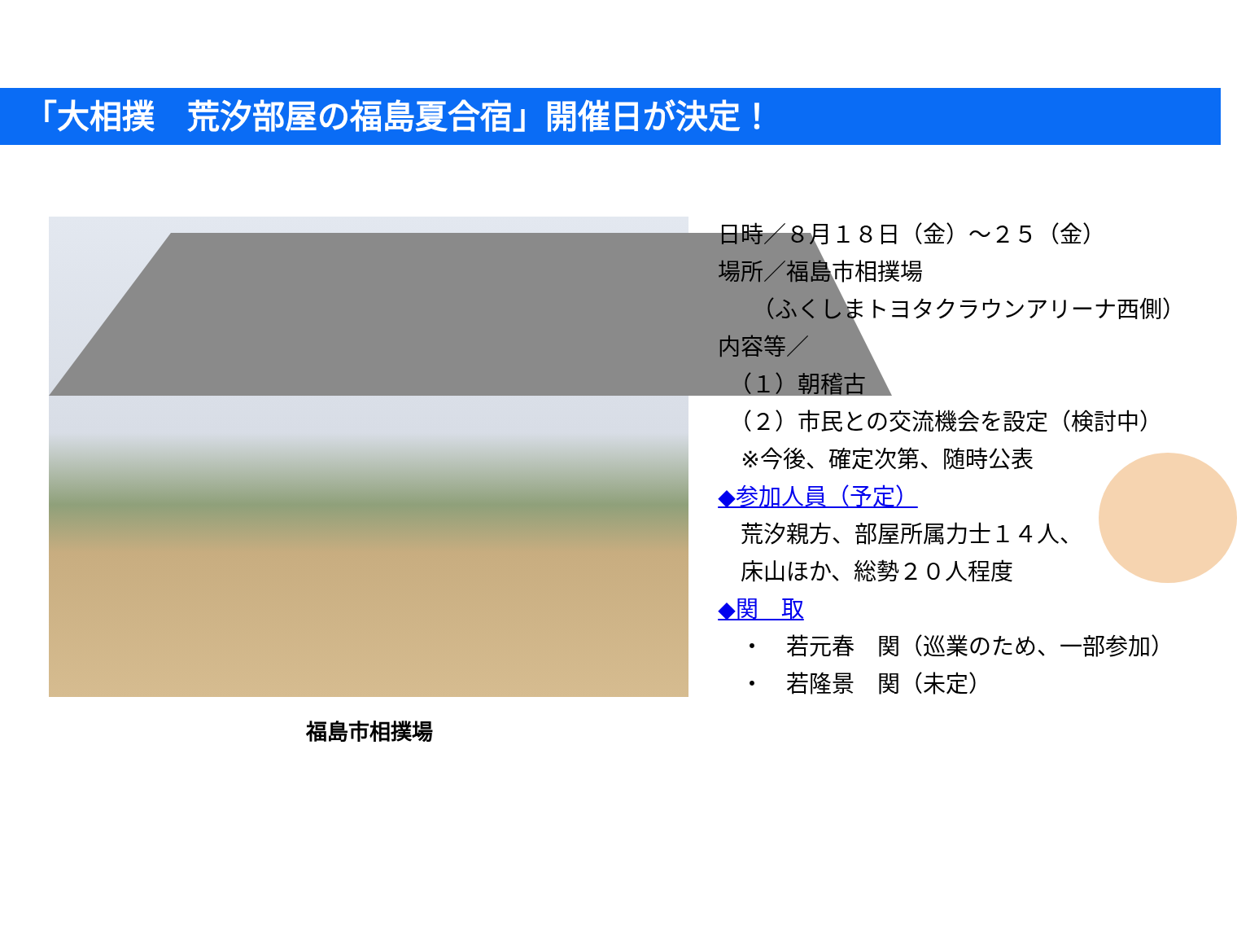「大相撲　荒汐部屋の福島夏合宿」開催日が決定！
福島市相撲場
日時／８月１８日（金）～２５（金）
場所／福島市相撲場
　　（ふくしまトヨタクラウンアリーナ西側）
内容等／
　（１）朝稽古
　（２）市民との交流機会を設定（検討中）
　※今後、確定次第、随時公表
◆参加人員（予定）
　荒汐親方、部屋所属力士１４人、
　床山ほか、総勢２０人程度
◆関　取
　・　若元春　関（巡業のため、一部参加）
　・　若隆景　関（未定）